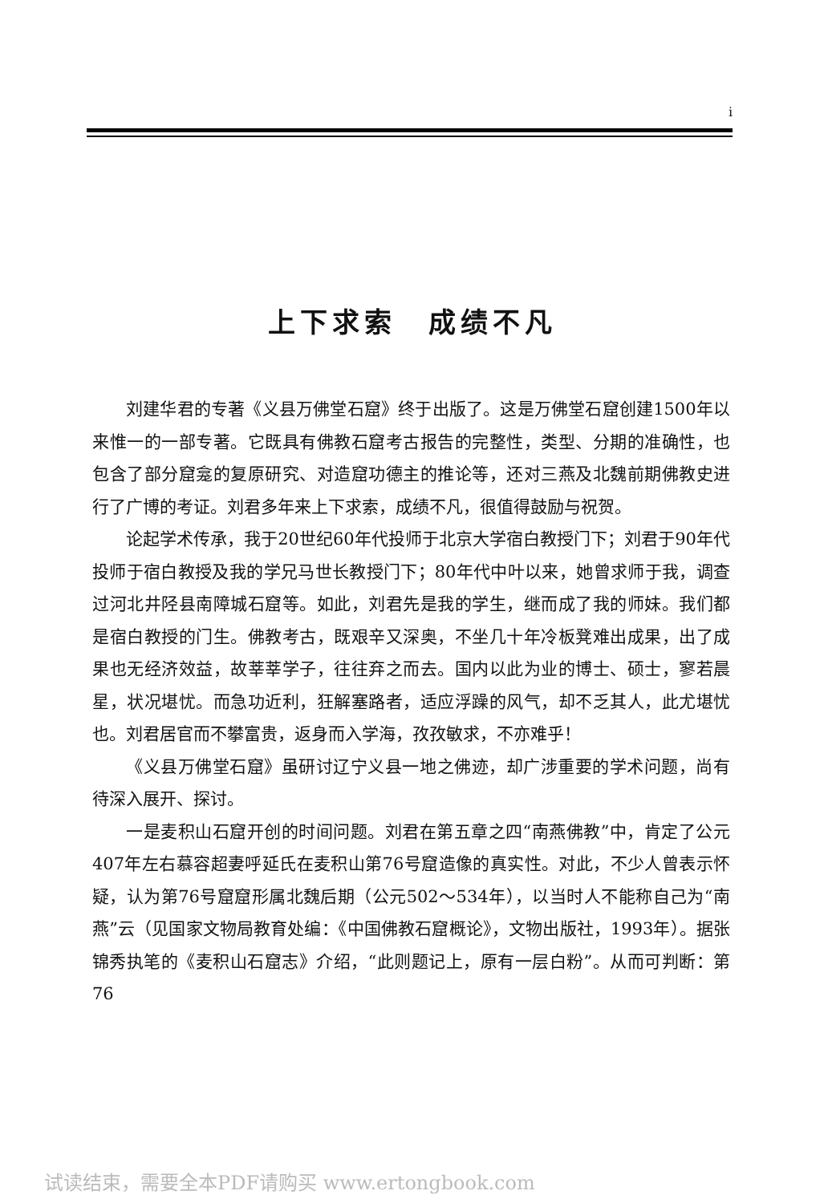i
上下求索　成绩不凡
刘建华君的专著《义县万佛堂石窟》终于出版了。这是万佛堂石窟创建1500年以来惟一的一部专著。它既具有佛教石窟考古报告的完整性，类型、分期的准确性，也包含了部分窟龛的复原研究、对造窟功德主的推论等，还对三燕及北魏前期佛教史进行了广博的考证。刘君多年来上下求索，成绩不凡，很值得鼓励与祝贺。
论起学术传承，我于20世纪60年代投师于北京大学宿白教授门下；刘君于90年代投师于宿白教授及我的学兄马世长教授门下；80年代中叶以来，她曾求师于我，调查过河北井陉县南障城石窟等。如此，刘君先是我的学生，继而成了我的师妹。我们都是宿白教授的门生。佛教考古，既艰辛又深奥，不坐几十年冷板凳难出成果，出了成果也无经济效益，故莘莘学子，往往弃之而去。国内以此为业的博士、硕士，寥若晨星，状况堪忧。而急功近利，狂解塞路者，适应浮躁的风气，却不乏其人，此尤堪忧也。刘君居官而不攀富贵，返身而入学海，孜孜敏求，不亦难乎！
《义县万佛堂石窟》虽研讨辽宁义县一地之佛迹，却广涉重要的学术问题，尚有待深入展开、探讨。
一是麦积山石窟开创的时间问题。刘君在第五章之四“南燕佛教”中，肯定了公元407年左右慕容超妻呼延氏在麦积山第76号窟造像的真实性。对此，不少人曾表示怀疑，认为第76号窟窟形属北魏后期（公元502～534年），以当时人不能称自己为“南燕”云（见国家文物局教育处编：《中国佛教石窟概论》，文物出版社，1993年）。据张锦秀执笔的《麦积山石窟志》介绍，“此则题记上，原有一层白粉”。从而可判断：第76
试读结束，需要全本PDF请购买 www.ertongbook.com